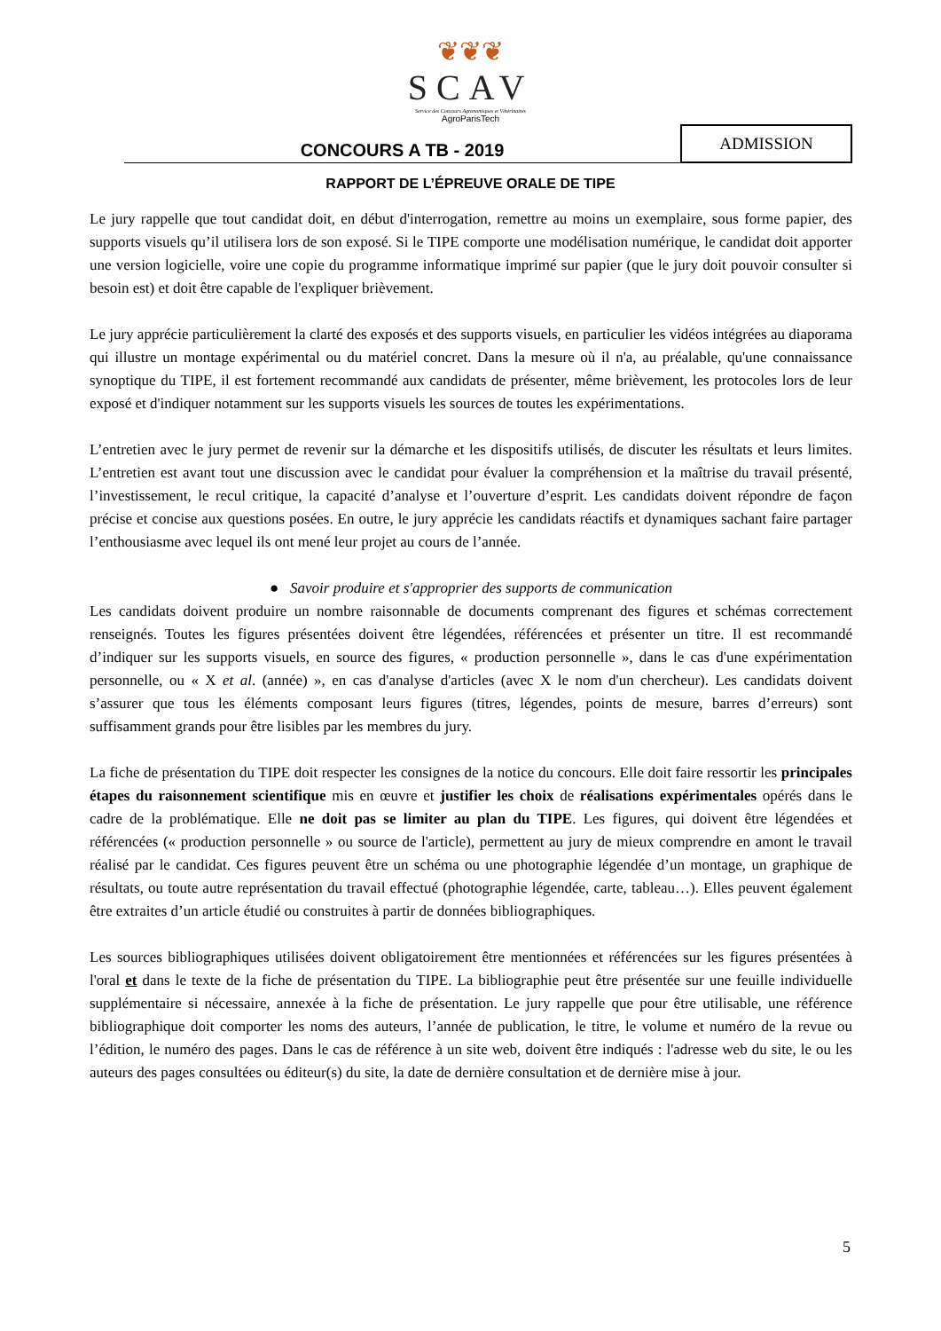❦❦❦
SCAV
Service des Concours Agronomiques et Vétérinaires
AgroParisTech
CONCOURS A TB - 2019
ADMISSION
RAPPORT DE L’ÉPREUVE ORALE DE TIPE
Le jury rappelle que tout candidat doit, en début d'interrogation, remettre au moins un exemplaire, sous forme papier, des supports visuels qu’il utilisera lors de son exposé. Si le TIPE comporte une modélisation numérique, le candidat doit apporter une version logicielle, voire une copie du programme informatique imprimé sur papier (que le jury doit pouvoir consulter si besoin est) et doit être capable de l'expliquer brièvement.
Le jury apprécie particulièrement la clarté des exposés et des supports visuels, en particulier les vidéos intégrées au diaporama qui illustre un montage expérimental ou du matériel concret. Dans la mesure où il n'a, au préalable, qu'une connaissance synoptique du TIPE, il est fortement recommandé aux candidats de présenter, même brièvement, les protocoles lors de leur exposé et d'indiquer notamment sur les supports visuels les sources de toutes les expérimentations.
L’entretien avec le jury permet de revenir sur la démarche et les dispositifs utilisés, de discuter les résultats et leurs limites. L’entretien est avant tout une discussion avec le candidat pour évaluer la compréhension et la maîtrise du travail présenté, l’investissement, le recul critique, la capacité d’analyse et l’ouverture d’esprit. Les candidats doivent répondre de façon précise et concise aux questions posées. En outre, le jury apprécie les candidats réactifs et dynamiques sachant faire partager l’enthousiasme avec lequel ils ont mené leur projet au cours de l’année.
● Savoir produire et s'approprier des supports de communication
Les candidats doivent produire un nombre raisonnable de documents comprenant des figures et schémas correctement renseignés. Toutes les figures présentées doivent être légendées, référencées et présenter un titre. Il est recommandé d’indiquer sur les supports visuels, en source des figures, « production personnelle », dans le cas d'une expérimentation personnelle, ou « X et al. (année) », en cas d'analyse d'articles (avec X le nom d'un chercheur). Les candidats doivent s’assurer que tous les éléments composant leurs figures (titres, légendes, points de mesure, barres d’erreurs) sont suffisamment grands pour être lisibles par les membres du jury.
La fiche de présentation du TIPE doit respecter les consignes de la notice du concours. Elle doit faire ressortir les principales étapes du raisonnement scientifique mis en œuvre et justifier les choix de réalisations expérimentales opérés dans le cadre de la problématique. Elle ne doit pas se limiter au plan du TIPE. Les figures, qui doivent être légendées et référencées (« production personnelle » ou source de l'article), permettent au jury de mieux comprendre en amont le travail réalisé par le candidat. Ces figures peuvent être un schéma ou une photographie légendée d’un montage, un graphique de résultats, ou toute autre représentation du travail effectué (photographie légendée, carte, tableau…). Elles peuvent également être extraites d’un article étudié ou construites à partir de données bibliographiques.
Les sources bibliographiques utilisées doivent obligatoirement être mentionnées et référencées sur les figures présentées à l'oral et dans le texte de la fiche de présentation du TIPE. La bibliographie peut être présentée sur une feuille individuelle supplémentaire si nécessaire, annexée à la fiche de présentation. Le jury rappelle que pour être utilisable, une référence bibliographique doit comporter les noms des auteurs, l’année de publication, le titre, le volume et numéro de la revue ou l’édition, le numéro des pages. Dans le cas de référence à un site web, doivent être indiqués : l'adresse web du site, le ou les auteurs des pages consultées ou éditeur(s) du site, la date de dernière consultation et de dernière mise à jour.
5